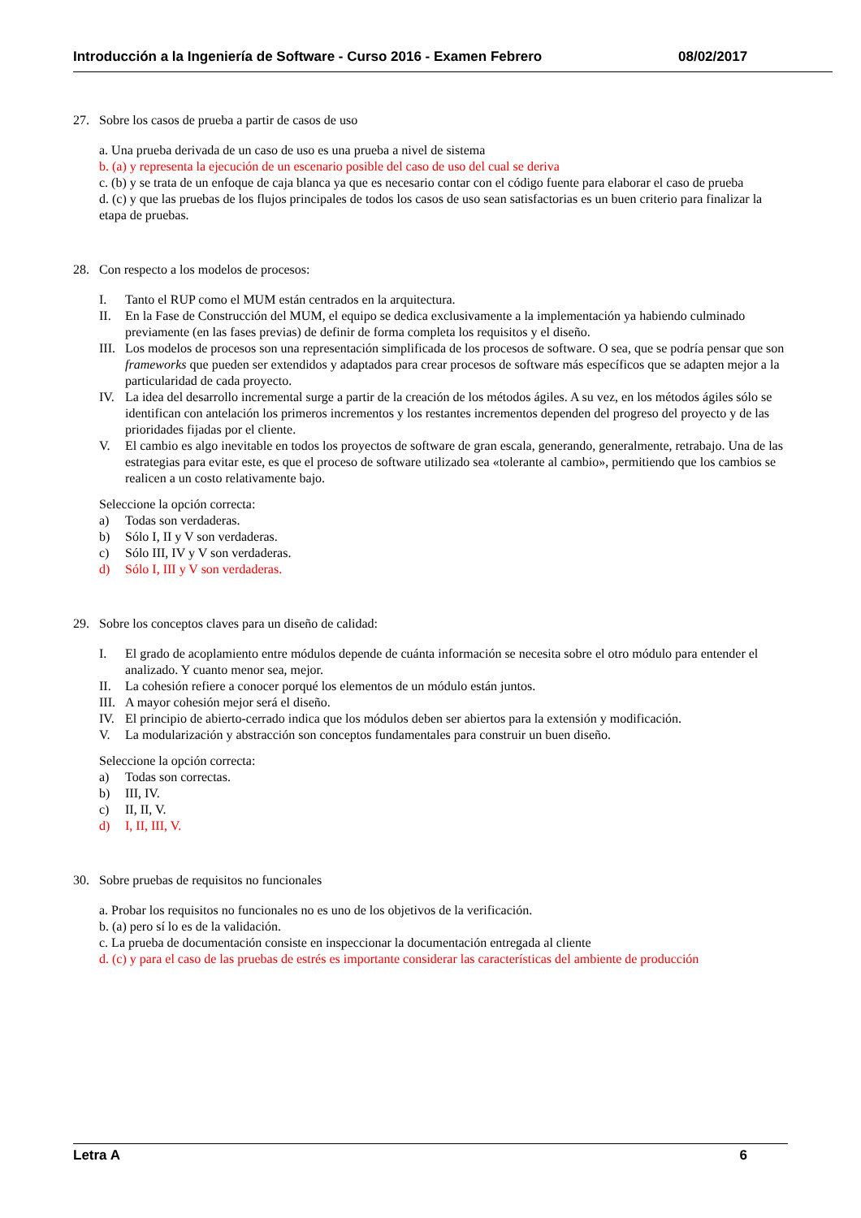Introducción a la Ingeniería de Software - Curso 2016 - Examen Febrero 08/02/2017
27. Sobre los casos de prueba a partir de casos de uso
a. Una prueba derivada de un caso de uso es una prueba a nivel de sistema
b. (a) y representa la ejecución de un escenario posible del caso de uso del cual se deriva
c. (b) y se trata de un enfoque de caja blanca ya que es necesario contar con el código fuente para elaborar el caso de prueba
d. (c) y que las pruebas de los flujos principales de todos los casos de uso sean satisfactorias es un buen criterio para finalizar la etapa de pruebas.
28. Con respecto a los modelos de procesos:
I. Tanto el RUP como el MUM están centrados en la arquitectura.
II. En la Fase de Construcción del MUM, el equipo se dedica exclusivamente a la implementación ya habiendo culminado previamente (en las fases previas) de definir de forma completa los requisitos y el diseño.
III. Los modelos de procesos son una representación simplificada de los procesos de software. O sea, que se podría pensar que son frameworks que pueden ser extendidos y adaptados para crear procesos de software más específicos que se adapten mejor a la particularidad de cada proyecto.
IV. La idea del desarrollo incremental surge a partir de la creación de los métodos ágiles. A su vez, en los métodos ágiles sólo se identifican con antelación los primeros incrementos y los restantes incrementos dependen del progreso del proyecto y de las prioridades fijadas por el cliente.
V. El cambio es algo inevitable en todos los proyectos de software de gran escala, generando, generalmente, retrabajo. Una de las estrategias para evitar este, es que el proceso de software utilizado sea «tolerante al cambio», permitiendo que los cambios se realicen a un costo relativamente bajo.
Seleccione la opción correcta:
a) Todas son verdaderas.
b) Sólo I, II y V son verdaderas.
c) Sólo III, IV y V son verdaderas.
d) Sólo I, III y V son verdaderas.
29. Sobre los conceptos claves para un diseño de calidad:
I. El grado de acoplamiento entre módulos depende de cuánta información se necesita sobre el otro módulo para entender el analizado. Y cuanto menor sea, mejor.
II. La cohesión refiere a conocer porqué los elementos de un módulo están juntos.
III. A mayor cohesión mejor será el diseño.
IV. El principio de abierto-cerrado indica que los módulos deben ser abiertos para la extensión y modificación.
V. La modularización y abstracción son conceptos fundamentales para construir un buen diseño.
Seleccione la opción correcta:
a) Todas son correctas.
b) III, IV.
c) II, II, V.
d) I, II, III, V.
30. Sobre pruebas de requisitos no funcionales
a. Probar los requisitos no funcionales no es uno de los objetivos de la verificación.
b. (a) pero sí lo es de la validación.
c. La prueba de documentación consiste en inspeccionar la documentación entregada al cliente
d. (c) y para el caso de las pruebas de estrés es importante considerar las características del ambiente de producción
Letra A 6